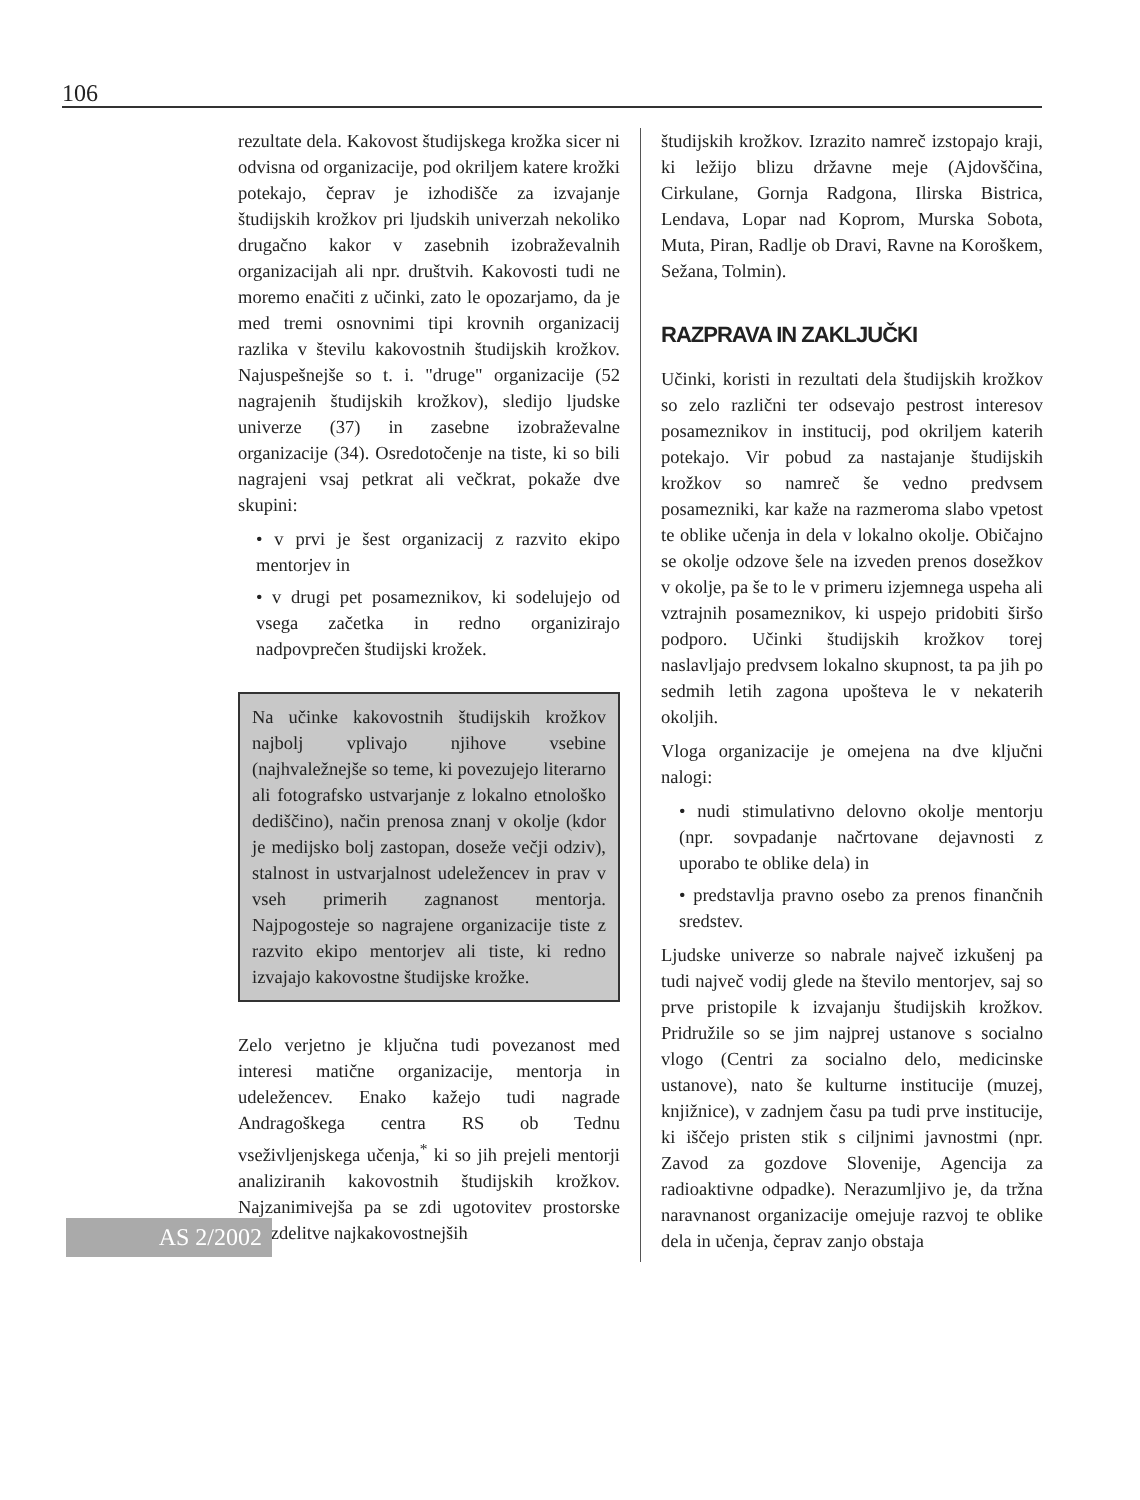106
rezultate dela. Kakovost študijskega krožka sicer ni odvisna od organizacije, pod okriljem katere krožki potekajo, čeprav je izhodišče za izvajanje študijskih krožkov pri ljudskih univerzah nekoliko drugačno kakor v zasebnih izobraževalnih organizacijah ali npr. društvih. Kakovosti tudi ne moremo enačiti z učinki, zato le opozarjamo, da je med tremi osnovnimi tipi krovnih organizacij razlika v številu kakovostnih študijskih krožkov. Najuspešnejše so t. i. "druge" organizacije (52 nagrajenih študijskih krožkov), sledijo ljudske univerze (37) in zasebne izobraževalne organizacije (34). Osredotočenje na tiste, ki so bili nagrajeni vsaj petkrat ali večkrat, pokaže dve skupini:
• v prvi je šest organizacij z razvito ekipo mentorjev in
• v drugi pet posameznikov, ki sodelujejo od vsega začetka in redno organizirajo nadpovprečen študijski krožek.
Na učinke kakovostnih študijskih krožkov najbolj vplivajo njihove vsebine (najhvaležnejše so teme, ki povezujejo literarno ali fotografsko ustvarjanje z lokalno etnološko dediščino), način prenosa znanj v okolje (kdor je medijsko bolj zastopan, doseže večji odziv), stalnost in ustvarjalnost udeležencev in prav v vseh primerih zagnanost mentorja. Najpogosteje so nagrajene organizacije tiste z razvito ekipo mentorjev ali tiste, ki redno izvajajo kakovostne študijske krožke.
Zelo verjetno je ključna tudi povezanost med interesi matične organizacije, mentorja in udeležencev. Enako kažejo tudi nagrade Andragoškega centra RS ob Tednu vseživljenjskega učenja,<sup>*</sup> ki so jih prejeli mentorji analiziranih kakovostnih študijskih krožkov. Najzanimivejša pa se zdi ugotovitev prostorske porazdelitve najkakovostnejših
študijskih krožkov. Izrazito namreč izstopajo kraji, ki ležijo blizu državne meje (Ajdovščina, Cirkulane, Gornja Radgona, Ilirska Bistrica, Lendava, Lopar nad Koprom, Murska Sobota, Muta, Piran, Radlje ob Dravi, Ravne na Koroškem, Sežana, Tolmin).
RAZPRAVA IN ZAKLJUČKI
Učinki, koristi in rezultati dela študijskih krožkov so zelo različni ter odsevajo pestrost interesov posameznikov in institucij, pod okriljem katerih potekajo. Vir pobud za nastajanje študijskih krožkov so namreč še vedno predvsem posamezniki, kar kaže na razmeroma slabo vpetost te oblike učenja in dela v lokalno okolje. Običajno se okolje odzove šele na izveden prenos dosežkov v okolje, pa še to le v primeru izjemnega uspeha ali vztrajnih posameznikov, ki uspejo pridobiti širšo podporo. Učinki študijskih krožkov torej naslavljajo predvsem lokalno skupnost, ta pa jih po sedmih letih zagona upošteva le v nekaterih okoljih.
Vloga organizacije je omejena na dve ključni nalogi:
• nudi stimulativno delovno okolje mentorju (npr. sovpadanje načrtovane dejavnosti z uporabo te oblike dela) in
• predstavlja pravno osebo za prenos finančnih sredstev.
Ljudske univerze so nabrale največ izkušenj pa tudi največ vodij glede na število mentorjev, saj so prve pristopile k izvajanju študijskih krožkov. Pridružile so se jim najprej ustanove s socialno vlogo (Centri za socialno delo, medicinske ustanove), nato še kulturne institucije (muzej, knjižnice), v zadnjem času pa tudi prve institucije, ki iščejo pristen stik s ciljnimi javnostmi (npr. Zavod za gozdove Slovenije, Agencija za radioaktivne odpadke). Nerazumljivo je, da tržna naravnanost organizacije omejuje razvoj te oblike dela in učenja, čeprav zanjo obstaja
AS 2/2002